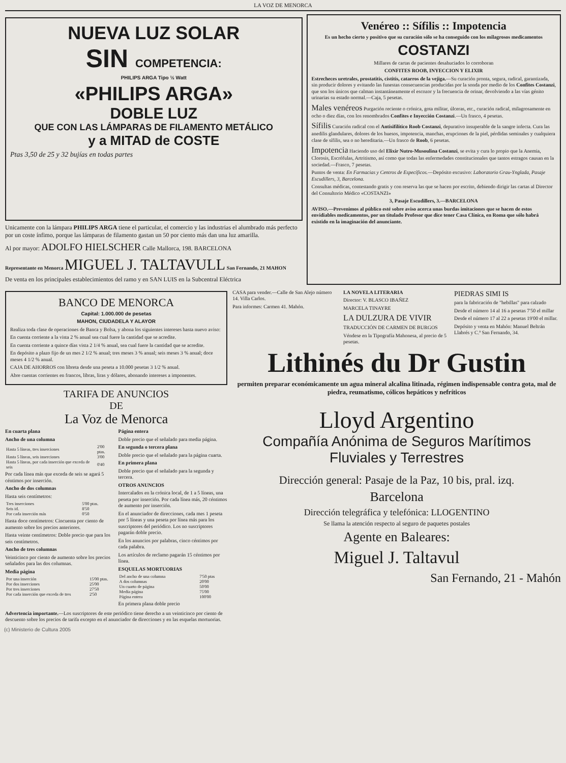LA VOZ DE MENORCA
NUEVA LUZ SOLAR
SIN COMPETENCIA:
PHILIPS ARGA Tipo ½ Watt
«PHILIPS ARGA»
DOBLE LUZ
QUE CON LAS LÁMPARAS DE FILAMENTO METÁLICO
y a MITAD de COSTE
Ptas 3,50 de 25 y 32 bujías en todas partes
Unicamente con la lámpara PHILIPS ARGA tiene el particular, el comercio y las industrias el alumbrado más perfecto por un coste ínfimo, porque las lámparas de filamento gastan un 50 por ciento más dan una luz amarilla.
Al por mayor: ADOLFO HIELSCHER Calle Mallorca, 198. BARCELONA
Representante en Menorca MIGUEL J. TALTAVULL San Fernando, 21 MAHON
De venta en los principales establecimientos del ramo y en SAN LUIS en la Subcentral Eléctrica
Venéreo :: Sífilis :: Impotencia
Es un hecho cierto y positivo que su curación sólo se ha conseguido con los milagrosos medicamentos
COSTANZI
Millares de cartas de pacientes desahuciados lo corroboran
CONFITES ROOB, INYECCION Y ELIXIR
Estrecheces uretrales, prostatitis, cistitis, catarros de la vejiga.—Su curación pronta, segura, radical, garantizada, sin producir dolores y evitando las funestas consecuencias producidas por la sonda por medio de los Confites Costanzi, que son los únicos que calman instantáneamente el escozor y la frecuencia de orinar, devolviendo a las vías génito urinarias su estado normal.—Caja, 5 pesetas.
Males venéreos Purgación reciente o crónica, gota militar, úlceras, etc., curación radical, milagrosamente en ocho o diez días, con los renombrados Confites e Inyección Costanzi.—Un frasco, 4 pesetas.
Sífilis Curación radical con el Antisifilítico Roob Costanzi, depurativo insuperable de la sangre infecta. Cura las anedilis glandulares, dolores de los huesos, impotencia, manchas, erupciones de la piel, pérdidas seminales y cualquiera clase de sífilis, sea o no hereditaria.—Un frasco de Roob, 6 pesetas.
Impotencia Haciendo uso del Elixir Nutro-Musoulina Costanzi, se evita y cura lo propio que la Anemia, Clorosis, Escrófulas, Artritismo, así como que todas las enfermedades constitucionales que tantos estragos causan en la sociedad.—Frasco, 7 pesetas.
Puntos de venta: En Farmacias y Centros de Específicos.—Depósito excusivo: Laboratorio Grau-Ynglada, Pasaje Escudillers, 3, Barcelona.
Consultas médicas, contestando gratis y con reserva las que se hacen por escrito, debiendo dirigir las cartas al Director del Consultorio Médico «COSTANZI»
3, Pasaje Escudillers, 3.—BARCELONA
AVISO.—Prevenimos al público esté sobre aviso acerca unas burdas imitaciones que se hacen de estos envidiables medicamentos, por un titulado Profesor que dice tener Casa Clínica, en Roma que sólo habrá existido en la imaginación del anunciante.
BANCO DE MENORCA
Capital: 1.000.000 de pesetas
MAHON, CIUDADELA Y ALAYOR
Realiza toda clase de operaciones de Banca y Bolsa, y abona los siguientes intereses hasta nuevo aviso:
En cuenta corriente a la vista 2 % anual sea cual fuere la cantidad que se acredite.
En cuenta corriente a quince días vista 2 1/4 % anual, sea cual fuere la cantidad que se acredite.
En depósito a plazo fijo de un mes 2 1/2 % anual; tres meses 3 % anual; seis meses 3 % anual; doce meses 4 1/2 % anual.
CAJA DE AHORROS con libreta desde una peseta a 10.000 pesetas 3 1/2 % anual.
Abre cuentas corrientes en francos, libras, liras y dólares, abonando intereses a imponentes.
TARIFA DE ANUNCIOS
DE
La Voz de Menorca
En cuarta plana
Ancho de una columna
| Hasta 5 líneas, tres inserciones | 2'00 ptas. |
| Hasta 5 líneas, seis inserciones | 3'00 |
| Hasta 5 líneas, por cada inserción que exceda de seis | 0'40 |
Por cada línea más que exceda de seis se agará 5 céntimos por inserción.
Ancho de dos columnas
Hasta seis centímetros:
| Tres inserciones | 5'00 ptas. |
| Seis id. | 8'50 |
| Por cada inserción más | 0'50 |
Hasta doce centímetros: Cincuenta por ciento de aumento sobre los precios anteriores.
Hasta veinte centímetros: Doble precio que para los seis centímetros.
Ancho de tres columnas
Veinticinco por ciento de aumento sobre los precios señalados para las dos columnas.
Media página
| Por una inserción | 15'00 ptas. |
| Por dos inserciones | 25'00 |
| Por tres inserciones | 27'50 |
| Por cada inserción que exceda de tres | 2'50 |
Página entera
Doble precio que el señalado para media página.
En segunda o tercera plana
Doble precio que el señalado para la página cuarta.
En primera plana
Doble precio que el señalado para la segunda y tercera.
OTROS ANUNCIOS
Intercalados en la crónica local, de 1 a 5 líneas, una peseta por inserción. Por cada línea más, 20 céntimos de aumento por inserción.
En el anunciador de direcciones, cada mes 1 peseta por 5 líneas y una peseta por línea más para los suscriptores del periódico. Los no suscriptores pagarán doble precio.
En los anuncios por palabras, cinco céntimos por cada palabra.
Los artículos de reclamo pagarán 15 céntimos por línea.
ESQUELAS MORTUORIAS
| Del ancho de una columna | 7'50 ptas |
| A dos columnas | 20'00 |
| Un cuarto de página | 50'00 |
| Media página | 75'00 |
| Página entera | 100'00 |
En primera plana doble precio
Advertencia importante.—Los suscriptores de este periódico tiene derecho a un veinticinco por ciento de descuento sobre los precios de tarifa excepto en el anunciador de direcciones y en las esquelas mortuorias.
CASA para vender.—Calle de San Alejo número 14. Villa Carlos.
Para informes: Carmen 41. Mahón.
LA NOVELA LITERARIA
Director: V. BLASCO IBAÑEZ
MARCELA TINAYRE
LA DULZURA DE VIVIR
TRADUCCIÓN DE CARMEN DE BURGOS
Véndese en la Tipografía Mahonesa, al precio de 5 pesetas.
PIEDRAS SIMI IS
para la fabricación de "hebillas" para calzado
Desde el número 14 al 16 a pesetas 7'50 el millar
Desde el número 17 al 22 a pesetas 19'00 el millar.
Depósito y venta en Mahón: Manuel Beltrán Llabrés y C.ª San Fernando, 34.
Lithinés du Dr Gustin
permiten preparar económicamente un agua mineral alcalina litinada, régimen indispensable contra gota, mal de piedra, reumatismo, cólicos hepáticos y nefríticos
Lloyd Argentino
Compañía Anónima de Seguros Marítimos
Fluviales y Terrestres
Dirección general: Pasaje de la Paz, 10 bis, pral. izq.
Barcelona
Dirección telegráfica y telefónica: LLOGENTINO
Se llama la atención respecto al seguro de paquetes postales
Agente en Baleares:
Miguel J. Taltavul
San Fernando, 21 - Mahón
(c) Ministerio de Cultura 2005